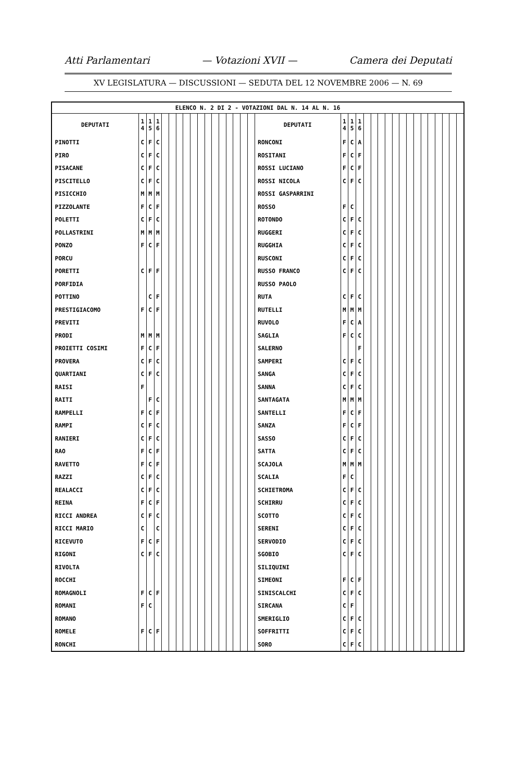Atti Parlamentari — Votazioni XVII — Camera dei Deputati
XV LEGISLATURA — DISCUSSIONI — SEDUTA DEL 12 NOVEMBRE 2006 — N. 69
| ELENCO N. 2 DI 2 - VOTAZIONI DAL N. 14 AL N. 16 | | | | | | | | | | | | | | | | | | | | | | | | | | | | | | | | | | |
| --- | --- | --- | --- | --- | --- | --- | --- | --- | --- | --- | --- | --- | --- | --- | --- | --- | --- | --- | --- | --- | --- | --- | --- | --- | --- | --- | --- | --- | --- | --- | --- | --- | --- | --- |
| DEPUTATI | 1 4 | 1 5 | 1 6 | | | | | | | | | | | | | | DEPUTATI | 1 4 | 1 5 | 1 6 | | | | | | | | | | | | | | |
| PINOTTI | C | F | C | | | | | | | | | | | | | | RONCONI | F | C | A | | | | | | | | | | | | | | |
| PIRO | C | F | C | | | | | | | | | | | | | | ROSITANI | F | C | F | | | | | | | | | | | | | | |
| PISACANE | C | F | C | | | | | | | | | | | | | | ROSSI LUCIANO | F | C | F | | | | | | | | | | | | | | |
| PISCITELLO | C | F | C | | | | | | | | | | | | | | ROSSI NICOLA | C | F | C | | | | | | | | | | | | | | |
| PISICCHIO | M | M | M | | | | | | | | | | | | | | ROSSI GASPARRINI | | | | | | | | | | | | | | | | | |
| PIZZOLANTE | F | C | F | | | | | | | | | | | | | | ROSSO | F | C | | | | | | | | | | | | | | | |
| POLETTI | C | F | C | | | | | | | | | | | | | | ROTONDO | C | F | C | | | | | | | | | | | | | | |
| POLLASTRINI | M | M | M | | | | | | | | | | | | | | RUGGERI | C | F | C | | | | | | | | | | | | | | |
| PONZO | F | C | F | | | | | | | | | | | | | | RUGGHIA | C | F | C | | | | | | | | | | | | | | |
| PORCU | | | | | | | | | | | | | | | | | RUSCONI | C | F | C | | | | | | | | | | | | | | |
| PORETTI | C | F | F | | | | | | | | | | | | | | RUSSO FRANCO | C | F | C | | | | | | | | | | | | | | |
| PORFIDIA | | | | | | | | | | | | | | | | | RUSSO PAOLO | | | | | | | | | | | | | | | | | |
| POTTINO | | C | F | | | | | | | | | | | | | | RUTA | C | F | C | | | | | | | | | | | | | | |
| PRESTIGIACOMO | F | C | F | | | | | | | | | | | | | | RUTELLI | M | M | M | | | | | | | | | | | | | | |
| PREVITI | | | | | | | | | | | | | | | | | RUVOLO | F | C | A | | | | | | | | | | | | | | |
| PRODI | M | M | M | | | | | | | | | | | | | | SAGLIA | F | C | C | | | | | | | | | | | | | | |
| PROIETTI COSIMI | F | C | F | | | | | | | | | | | | | | SALERNO | | | F | | | | | | | | | | | | | | |
| PROVERA | C | F | C | | | | | | | | | | | | | | SAMPERI | C | F | C | | | | | | | | | | | | | | |
| QUARTIANI | C | F | C | | | | | | | | | | | | | | SANGA | C | F | C | | | | | | | | | | | | | | |
| RAISI | F | | | | | | | | | | | | | | | | SANNA | C | F | C | | | | | | | | | | | | | | |
| RAITI | | F | C | | | | | | | | | | | | | | SANTAGATA | M | M | M | | | | | | | | | | | | | | |
| RAMPELLI | F | C | F | | | | | | | | | | | | | | SANTELLI | F | C | F | | | | | | | | | | | | | | |
| RAMPI | C | F | C | | | | | | | | | | | | | | SANZA | F | C | F | | | | | | | | | | | | | | |
| RANIERI | C | F | C | | | | | | | | | | | | | | SASSO | C | F | C | | | | | | | | | | | | | | |
| RAO | F | C | F | | | | | | | | | | | | | | SATTA | C | F | C | | | | | | | | | | | | | | |
| RAVETTO | F | C | F | | | | | | | | | | | | | | SCAJOLA | M | M | M | | | | | | | | | | | | | | |
| RAZZI | C | F | C | | | | | | | | | | | | | | SCALIA | F | C | | | | | | | | | | | | | | | |
| REALACCI | C | F | C | | | | | | | | | | | | | | SCHIETROMA | C | F | C | | | | | | | | | | | | | | |
| REINA | F | C | F | | | | | | | | | | | | | | SCHIRRU | C | F | C | | | | | | | | | | | | | | |
| RICCI ANDREA | C | F | C | | | | | | | | | | | | | | SCOTTO | C | F | C | | | | | | | | | | | | | | |
| RICCI MARIO | C | | C | | | | | | | | | | | | | | SERENI | C | F | C | | | | | | | | | | | | | | |
| RICEVUTO | F | C | F | | | | | | | | | | | | | | SERVODIO | C | F | C | | | | | | | | | | | | | | |
| RIGONI | C | F | C | | | | | | | | | | | | | | SGOBIO | C | F | C | | | | | | | | | | | | | | |
| RIVOLTA | | | | | | | | | | | | | | | | | SILIQUINI | | | | | | | | | | | | | | | | | |
| ROCCHI | | | | | | | | | | | | | | | | | SIMEONI | F | C | F | | | | | | | | | | | | | | |
| ROMAGNOLI | F | C | F | | | | | | | | | | | | | | SINISCALCHI | C | F | C | | | | | | | | | | | | | | |
| ROMANI | F | C | | | | | | | | | | | | | | | SIRCANA | C | F | | | | | | | | | | | | | | | |
| ROMANO | | | | | | | | | | | | | | | | | SMERIGLIO | C | F | C | | | | | | | | | | | | | | |
| ROMELE | F | C | F | | | | | | | | | | | | | | SOFFRITTI | C | F | C | | | | | | | | | | | | | | |
| RONCHI | | | | | | | | | | | | | | | | | SORO | C | F | C | | | | | | | | | | | | | | |